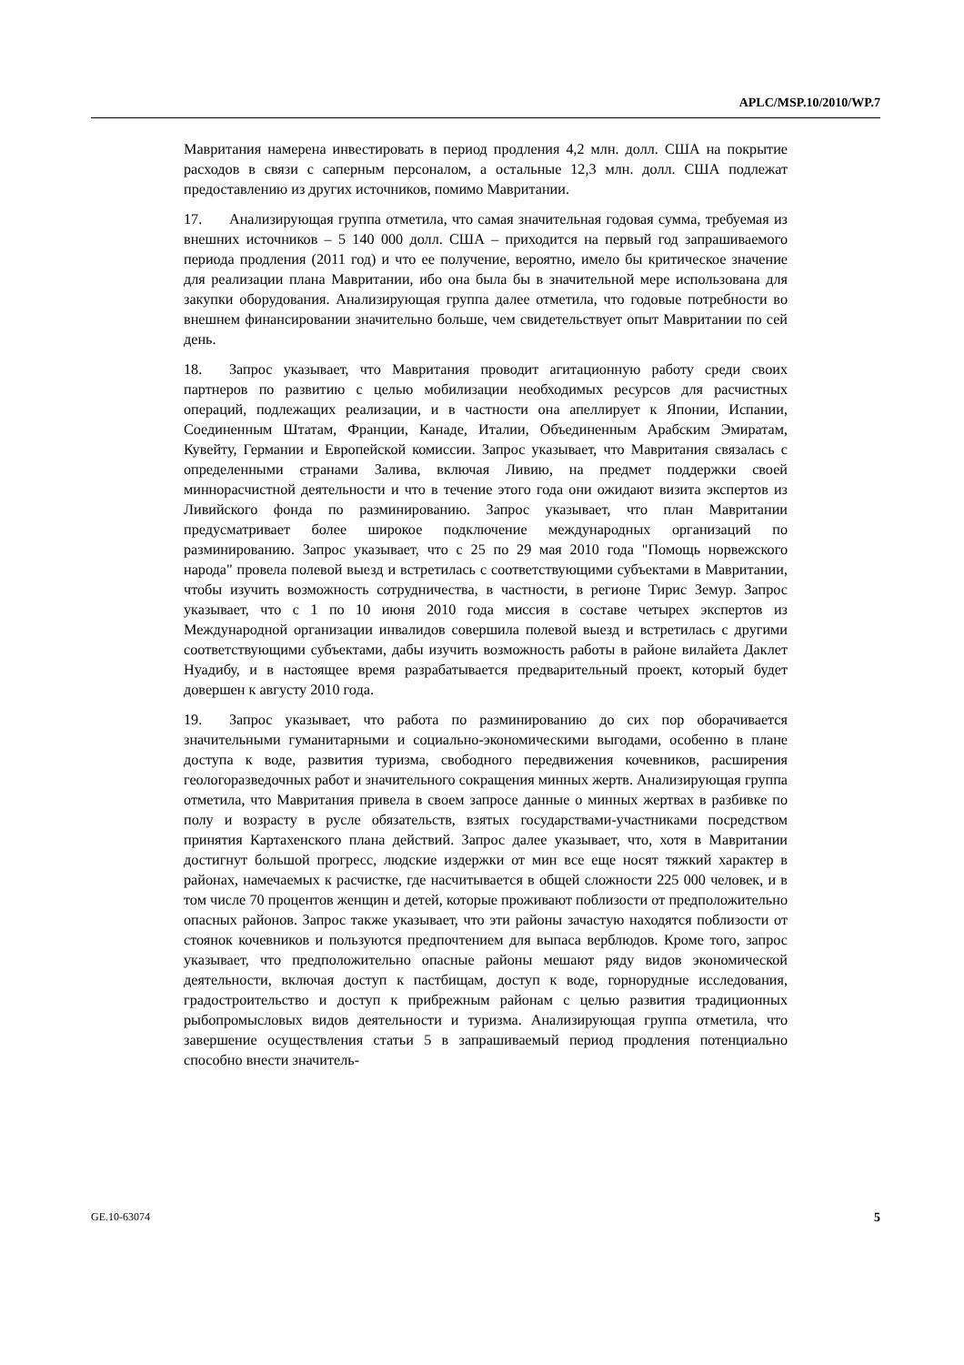APLC/MSP.10/2010/WP.7
Мавритания намерена инвестировать в период продления 4,2 млн. долл. США на покрытие расходов в связи с саперным персоналом, а остальные 12,3 млн. долл. США подлежат предоставлению из других источников, помимо Мавритании.
17. Анализирующая группа отметила, что самая значительная годовая сумма, требуемая из внешних источников – 5 140 000 долл. США – приходится на первый год запрашиваемого периода продления (2011 год) и что ее получение, вероятно, имело бы критическое значение для реализации плана Мавритании, ибо она была бы в значительной мере использована для закупки оборудования. Анализирующая группа далее отметила, что годовые потребности во внешнем финансировании значительно больше, чем свидетельствует опыт Мавритании по сей день.
18. Запрос указывает, что Мавритания проводит агитационную работу среди своих партнеров по развитию с целью мобилизации необходимых ресурсов для расчистных операций, подлежащих реализации, и в частности она апеллирует к Японии, Испании, Соединенным Штатам, Франции, Канаде, Италии, Объединенным Арабским Эмиратам, Кувейту, Германии и Европейской комиссии. Запрос указывает, что Мавритания связалась с определенными странами Залива, включая Ливию, на предмет поддержки своей миннорасчистной деятельности и что в течение этого года они ожидают визита экспертов из Ливийского фонда по разминированию. Запрос указывает, что план Мавритании предусматривает более широкое подключение международных организаций по разминированию. Запрос указывает, что с 25 по 29 мая 2010 года "Помощь норвежского народа" провела полевой выезд и встретилась с соответствующими субъектами в Мавритании, чтобы изучить возможность сотрудничества, в частности, в регионе Тирис Земур. Запрос указывает, что с 1 по 10 июня 2010 года миссия в составе четырех экспертов из Международной организации инвалидов совершила полевой выезд и встретилась с другими соответствующими субъектами, дабы изучить возможность работы в районе вилайета Даклет Нуадибу, и в настоящее время разрабатывается предварительный проект, который будет довершен к августу 2010 года.
19. Запрос указывает, что работа по разминированию до сих пор оборачивается значительными гуманитарными и социально-экономическими выгодами, особенно в плане доступа к воде, развития туризма, свободного передвижения кочевников, расширения геологоразведочных работ и значительного сокращения минных жертв. Анализирующая группа отметила, что Мавритания привела в своем запросе данные о минных жертвах в разбивке по полу и возрасту в русле обязательств, взятых государствами-участниками посредством принятия Картахенского плана действий. Запрос далее указывает, что, хотя в Мавритании достигнут большой прогресс, людские издержки от мин все еще носят тяжкий характер в районах, намечаемых к расчистке, где насчитывается в общей сложности 225 000 человек, и в том числе 70 процентов женщин и детей, которые проживают поблизости от предположительно опасных районов. Запрос также указывает, что эти районы зачастую находятся поблизости от стоянок кочевников и пользуются предпочтением для выпаса верблюдов. Кроме того, запрос указывает, что предположительно опасные районы мешают ряду видов экономической деятельности, включая доступ к пастбищам, доступ к воде, горнорудные исследования, градостроительство и доступ к прибрежным районам с целью развития традиционных рыбопромысловых видов деятельности и туризма. Анализирующая группа отметила, что завершение осуществления статьи 5 в запрашиваемый период продления потенциально способно внести значитель-
GE.10-63074 5